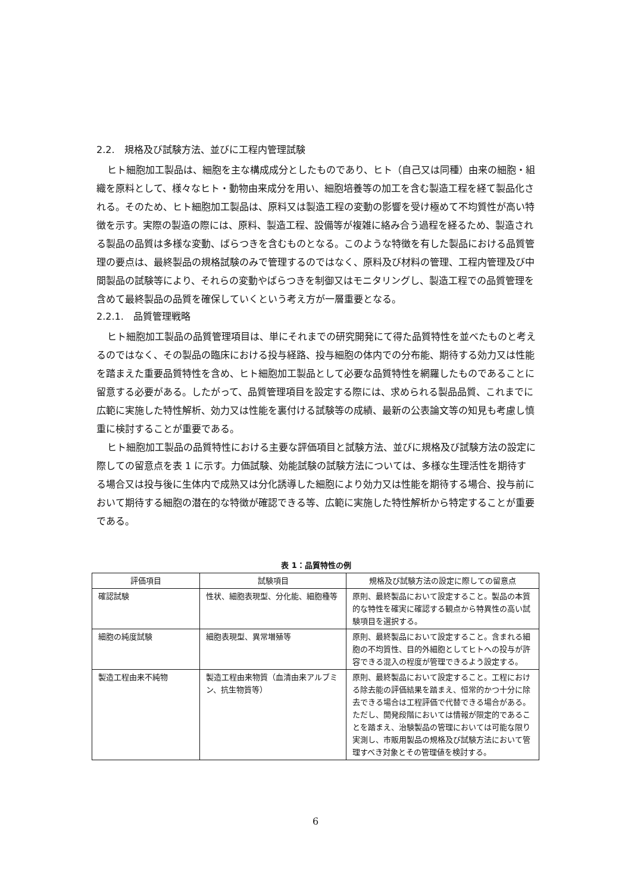2.2.　規格及び試験方法、並びに工程内管理試験
ヒト細胞加工製品は、細胞を主な構成成分としたものであり、ヒト（自己又は同種）由来の細胞・組織を原料として、様々なヒト・動物由来成分を用い、細胞培養等の加工を含む製造工程を経て製品化される。そのため、ヒト細胞加工製品は、原料又は製造工程の変動の影響を受け極めて不均質性が高い特徴を示す。実際の製造の際には、原料、製造工程、設備等が複雑に絡み合う過程を経るため、製造される製品の品質は多様な変動、ばらつきを含むものとなる。このような特徴を有した製品における品質管理の要点は、最終製品の規格試験のみで管理するのではなく、原料及び材料の管理、工程内管理及び中間製品の試験等により、それらの変動やばらつきを制御又はモニタリングし、製造工程での品質管理を含めて最終製品の品質を確保していくという考え方が一層重要となる。
2.2.1.　品質管理戦略
ヒト細胞加工製品の品質管理項目は、単にそれまでの研究開発にて得た品質特性を並べたものと考えるのではなく、その製品の臨床における投与経路、投与細胞の体内での分布能、期待する効力又は性能を踏まえた重要品質特性を含め、ヒト細胞加工製品として必要な品質特性を網羅したものであることに留意する必要がある。したがって、品質管理項目を設定する際には、求められる製品品質、これまでに広範に実施した特性解析、効力又は性能を裏付ける試験等の成績、最新の公表論文等の知見も考慮し慎重に検討することが重要である。
ヒト細胞加工製品の品質特性における主要な評価項目と試験方法、並びに規格及び試験方法の設定に際しての留意点を表 1 に示す。力価試験、効能試験の試験方法については、多様な生理活性を期待する場合又は投与後に生体内で成熟又は分化誘導した細胞により効力又は性能を期待する場合、投与前において期待する細胞の潜在的な特徴が確認できる等、広範に実施した特性解析から特定することが重要である。
表 1：品質特性の例
| 評価項目 | 試験項目 | 規格及び試験方法の設定に際しての留意点 |
| --- | --- | --- |
| 確認試験 | 性状、細胞表現型、分化能、細胞種等 | 原則、最終製品において設定すること。製品の本質的な特性を確実に確認する観点から特異性の高い試験項目を選択する。 |
| 細胞の純度試験 | 細胞表現型、異常増殖等 | 原則、最終製品において設定すること。含まれる細胞の不均質性、目的外細胞としてヒトへの投与が許容できる混入の程度が管理できるよう設定する。 |
| 製造工程由来不純物 | 製造工程由来物質（血清由来アルブミン、抗生物質等） | 原則、最終製品において設定すること。工程における除去能の評価結果を踏まえ、恒常的かつ十分に除去できる場合は工程評価で代替できる場合がある。ただし、開発段階においては情報が限定的であることを踏まえ、治験製品の管理においては可能な限り実測し、市販用製品の規格及び試験方法において管理すべき対象とその管理値を検討する。 |
6